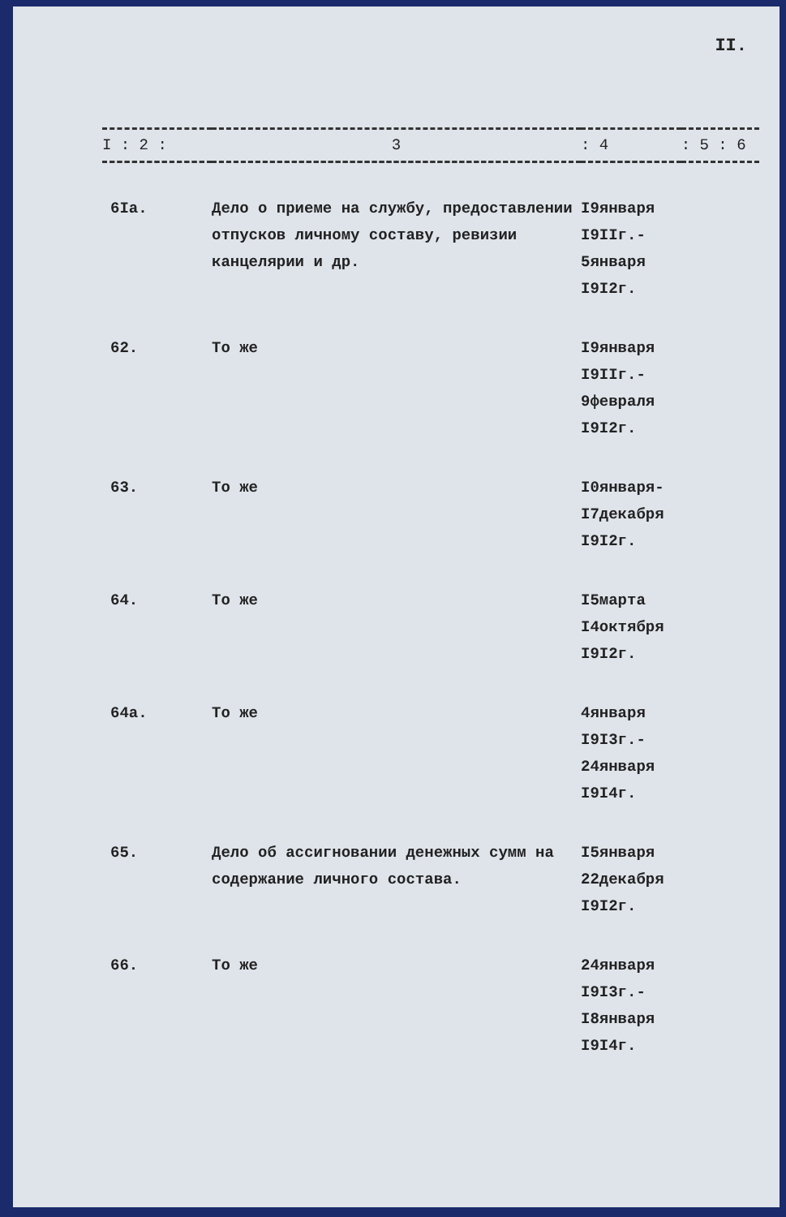II.
| I : 2 : | 3 | : 4 | : 5 : 6 |
| --- | --- | --- | --- |
| 6Iа. | Дело о приеме на службу, предоставлении отпусков личному составу, ревизии канцелярии и др. | I9января I9IIг.- 5января I9I2г. | |
| 62. | То же | I9января I9IIг.- 9февраля I9I2г. | |
| 63. | То же | I0января- I7декабря I9I2г. | |
| 64. | То же | I5марта I4октября I9I2г. | |
| 64а. | То же | 4января I9I3г.- 24января I9I4г. | |
| 65. | Дело об ассигновании денежных сумм на содержание личного состава. | I5января 22декабря I9I2г. | |
| 66. | То же | 24января I9I3г.- I8января I9I4г. | |